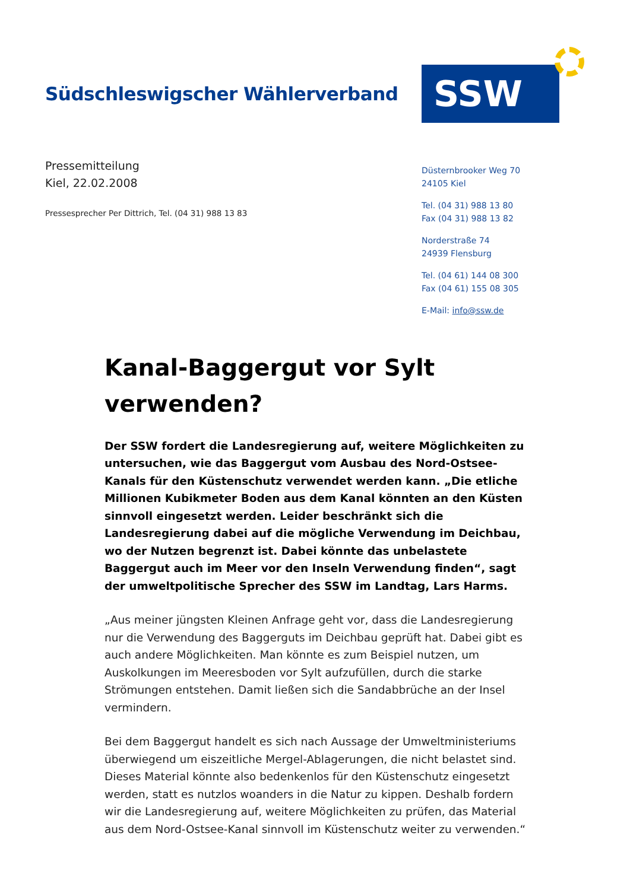Südschleswigscher Wählerverband
SSW
Pressemitteilung
Kiel, 22.02.2008
Pressesprecher Per Dittrich, Tel. (04 31) 988 13 83
Düsternbrooker Weg 70
24105 Kiel
Tel. (04 31) 988 13 80
Fax (04 31) 988 13 82
Norderstraße 74
24939 Flensburg
Tel. (04 61) 144 08 300
Fax (04 61) 155 08 305
E-Mail: info@ssw.de
Kanal-Baggergut vor Sylt verwenden?
Der SSW fordert die Landesregierung auf, weitere Möglichkeiten zu untersuchen, wie das Baggergut vom Ausbau des Nord-Ostsee-Kanals für den Küstenschutz verwendet werden kann. „Die etliche Millionen Kubikmeter Boden aus dem Kanal könnten an den Küsten sinnvoll eingesetzt werden. Leider beschränkt sich die Landesregierung dabei auf die mögliche Verwendung im Deichbau, wo der Nutzen begrenzt ist. Dabei könnte das unbelastete Baggergut auch im Meer vor den Inseln Verwendung finden“, sagt der umweltpolitische Sprecher des SSW im Landtag, Lars Harms.
„Aus meiner jüngsten Kleinen Anfrage geht vor, dass die Landesregierung nur die Verwendung des Baggerguts im Deichbau geprüft hat. Dabei gibt es auch andere Möglichkeiten. Man könnte es zum Beispiel nutzen, um Auskolkungen im Meeresboden vor Sylt aufzufüllen, durch die starke Strömungen entstehen. Damit ließen sich die Sandabbrüche an der Insel vermindern.
Bei dem Baggergut handelt es sich nach Aussage der Umweltministeriums überwiegend um eiszeitliche Mergel-Ablagerungen, die nicht belastet sind. Dieses Material könnte also bedenkenlos für den Küstenschutz eingesetzt werden, statt es nutzlos woanders in die Natur zu kippen. Deshalb fordern wir die Landesregierung auf, weitere Möglichkeiten zu prüfen, das Material aus dem Nord-Ostsee-Kanal sinnvoll im Küstenschutz weiter zu verwenden.“